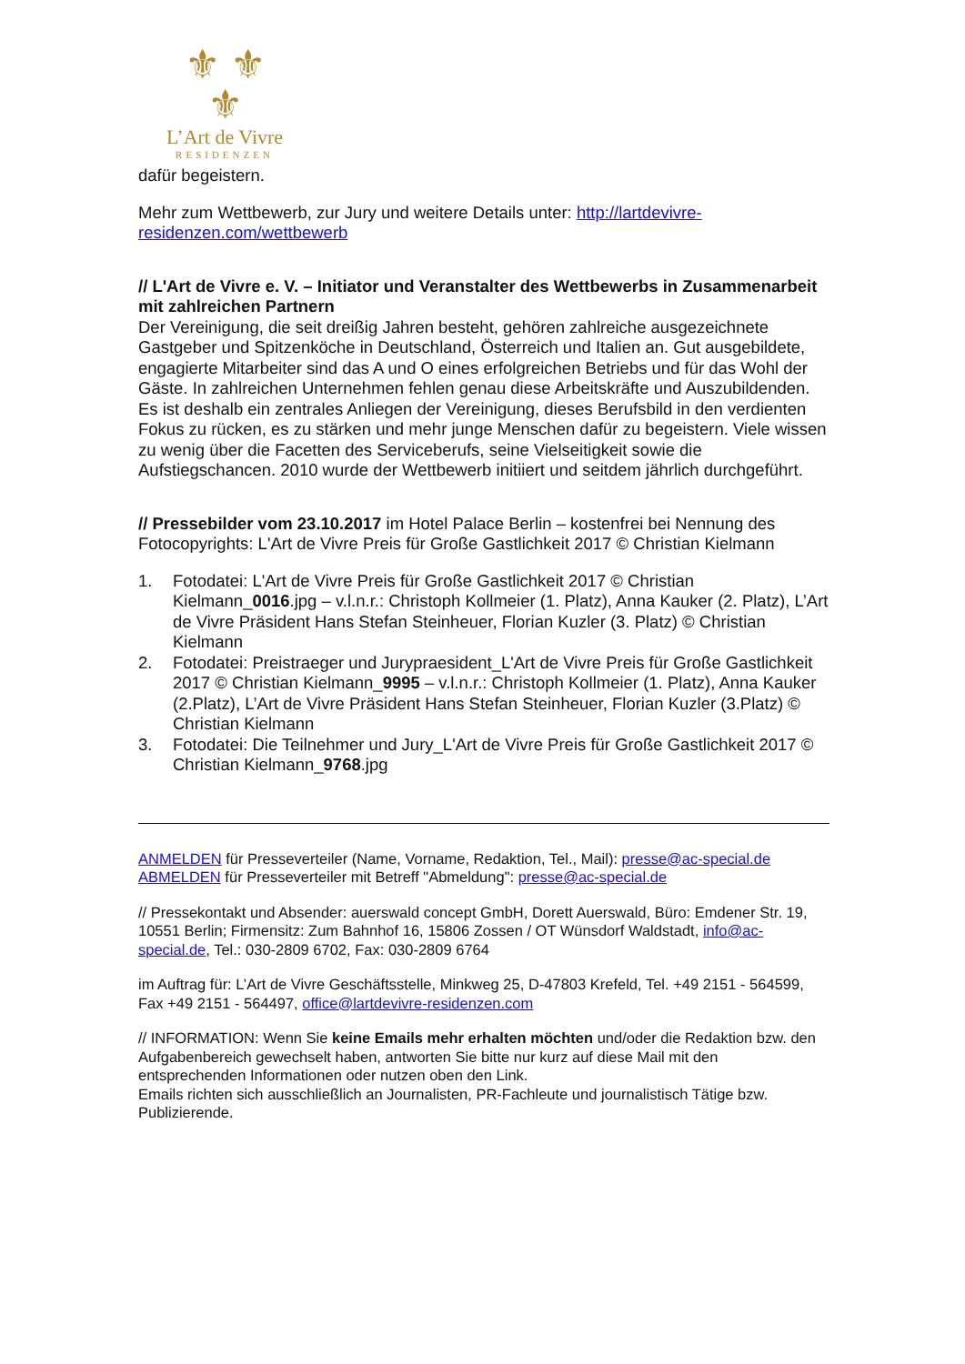⚜ ⚜
⚜
L’Art de Vivre
RESIDENZEN
dafür begeistern.
Mehr zum Wettbewerb, zur Jury und weitere Details unter: http://lartdevivre-residenzen.com/wettbewerb
// L'Art de Vivre e. V. – Initiator und Veranstalter des Wettbewerbs in Zusammenarbeit mit zahlreichen Partnern
Der Vereinigung, die seit dreißig Jahren besteht, gehören zahlreiche ausgezeichnete Gastgeber und Spitzenköche in Deutschland, Österreich und Italien an. Gut ausgebildete, engagierte Mitarbeiter sind das A und O eines erfolgreichen Betriebs und für das Wohl der Gäste. In zahlreichen Unternehmen fehlen genau diese Arbeitskräfte und Auszubildenden. Es ist deshalb ein zentrales Anliegen der Vereinigung, dieses Berufsbild in den verdienten Fokus zu rücken, es zu stärken und mehr junge Menschen dafür zu begeistern. Viele wissen zu wenig über die Facetten des Serviceberufs, seine Vielseitigkeit sowie die Aufstiegschancen. 2010 wurde der Wettbewerb initiiert und seitdem jährlich durchgeführt.
// Pressebilder vom 23.10.2017 im Hotel Palace Berlin – kostenfrei bei Nennung des Fotocopyrights: L'Art de Vivre Preis für Große Gastlichkeit 2017 © Christian Kielmann
1. Fotodatei: L'Art de Vivre Preis für Große Gastlichkeit 2017 © Christian Kielmann_0016.jpg – v.l.n.r.: Christoph Kollmeier (1. Platz), Anna Kauker (2. Platz), L’Art de Vivre Präsident Hans Stefan Steinheuer, Florian Kuzler (3. Platz) © Christian Kielmann
2. Fotodatei: Preistraeger und Jurypraesident_L'Art de Vivre Preis für Große Gastlichkeit 2017 © Christian Kielmann_9995 – v.l.n.r.: Christoph Kollmeier (1. Platz), Anna Kauker (2.Platz), L’Art de Vivre Präsident Hans Stefan Steinheuer, Florian Kuzler (3.Platz) © Christian Kielmann
3. Fotodatei: Die Teilnehmer und Jury_L'Art de Vivre Preis für Große Gastlichkeit 2017 © Christian Kielmann_9768.jpg
ANMELDEN für Presseverteiler (Name, Vorname, Redaktion, Tel., Mail): presse@ac-special.de
ABMELDEN für Presseverteiler mit Betreff "Abmeldung": presse@ac-special.de
// Pressekontakt und Absender: auerswald concept GmbH, Dorett Auerswald, Büro: Emdener Str. 19, 10551 Berlin; Firmensitz: Zum Bahnhof 16, 15806 Zossen / OT Wünsdorf Waldstadt, info@ac-special.de, Tel.: 030-2809 6702, Fax: 030-2809 6764
im Auftrag für: L’Art de Vivre Geschäftsstelle, Minkweg 25, D-47803 Krefeld, Tel. +49 2151 - 564599, Fax +49 2151 - 564497, office@lartdevivre-residenzen.com
// INFORMATION: Wenn Sie keine Emails mehr erhalten möchten und/oder die Redaktion bzw. den Aufgabenbereich gewechselt haben, antworten Sie bitte nur kurz auf diese Mail mit den entsprechenden Informationen oder nutzen oben den Link.
Emails richten sich ausschließlich an Journalisten, PR-Fachleute und journalistisch Tätige bzw. Publizierende.